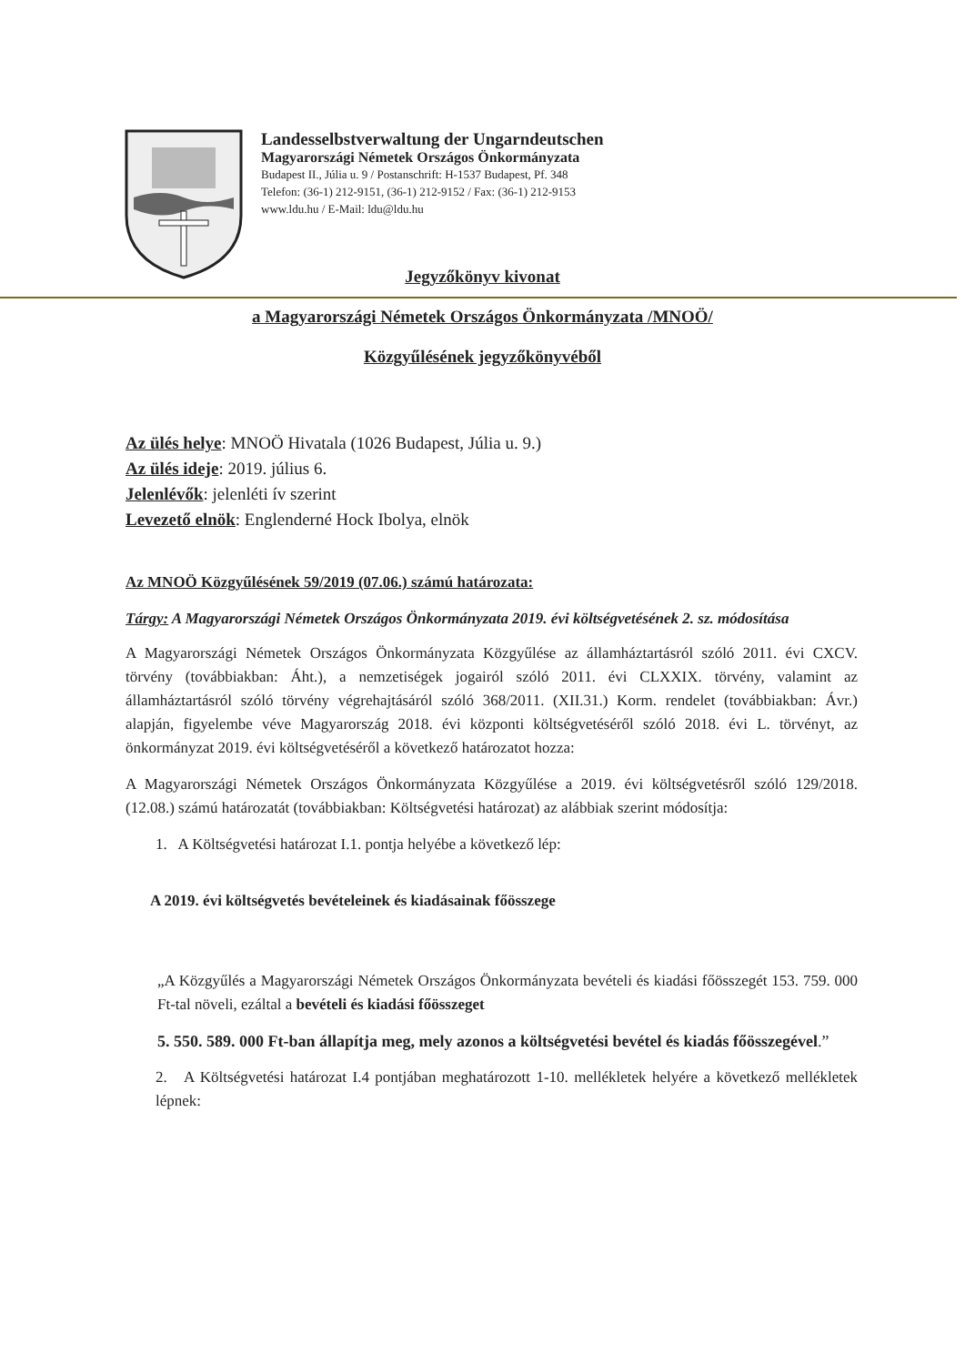Landesselbstverwaltung der Ungarndeutschen
Magyarországi Németek Országos Önkormányzata
Budapest II., Júlia u. 9 / Postanschrift: H-1537 Budapest, Pf. 348
Telefon: (36-1) 212-9151, (36-1) 212-9152 / Fax: (36-1) 212-9153
www.ldu.hu / E-Mail: ldu@ldu.hu
Jegyzőkönyv kivonat
a Magyarországi Németek Országos Önkormányzata /MNOÖ/
Közgyűlésének jegyzőkönyvéből
Az ülés helye: MNOÖ Hivatala (1026 Budapest, Júlia u. 9.)
Az ülés ideje: 2019. július 6.
Jelenlévők: jelenléti ív szerint
Levezető elnök: Englenderné Hock Ibolya, elnök
Az MNOÖ Közgyűlésének 59/2019 (07.06.) számú határozata:
Tárgy: A Magyarországi Németek Országos Önkormányzata 2019. évi költségvetésének 2. sz. módosítása
A Magyarországi Németek Országos Önkormányzata Közgyűlése az államháztartásról szóló 2011. évi CXCV. törvény (továbbiakban: Áht.), a nemzetiségek jogairól szóló 2011. évi CLXXIX. törvény, valamint az államháztartásról szóló törvény végrehajtásáról szóló 368/2011. (XII.31.) Korm. rendelet (továbbiakban: Ávr.) alapján, figyelembe véve Magyarország 2018. évi központi költségvetéséről szóló 2018. évi L. törvényt, az önkormányzat 2019. évi költségvetéséről a következő határozatot hozza:
A Magyarországi Németek Országos Önkormányzata Közgyűlése a 2019. évi költségvetésről szóló 129/2018. (12.08.) számú határozatát (továbbiakban: Költségvetési határozat) az alábbiak szerint módosítja:
1. A Költségvetési határozat I.1. pontja helyébe a következő lép:
A 2019. évi költségvetés bevételeinek és kiadásainak főösszege
„A Közgyűlés a Magyarországi Németek Országos Önkormányzata bevételi és kiadási főösszegét 153. 759. 000 Ft-tal növeli, ezáltal a bevételi és kiadási főösszeget
5. 550. 589. 000 Ft-ban állapítja meg, mely azonos a költségvetési bevétel és kiadás főösszegével.”
2. A Költségvetési határozat I.4 pontjában meghatározott 1-10. mellékletek helyére a következő mellékletek lépnek: